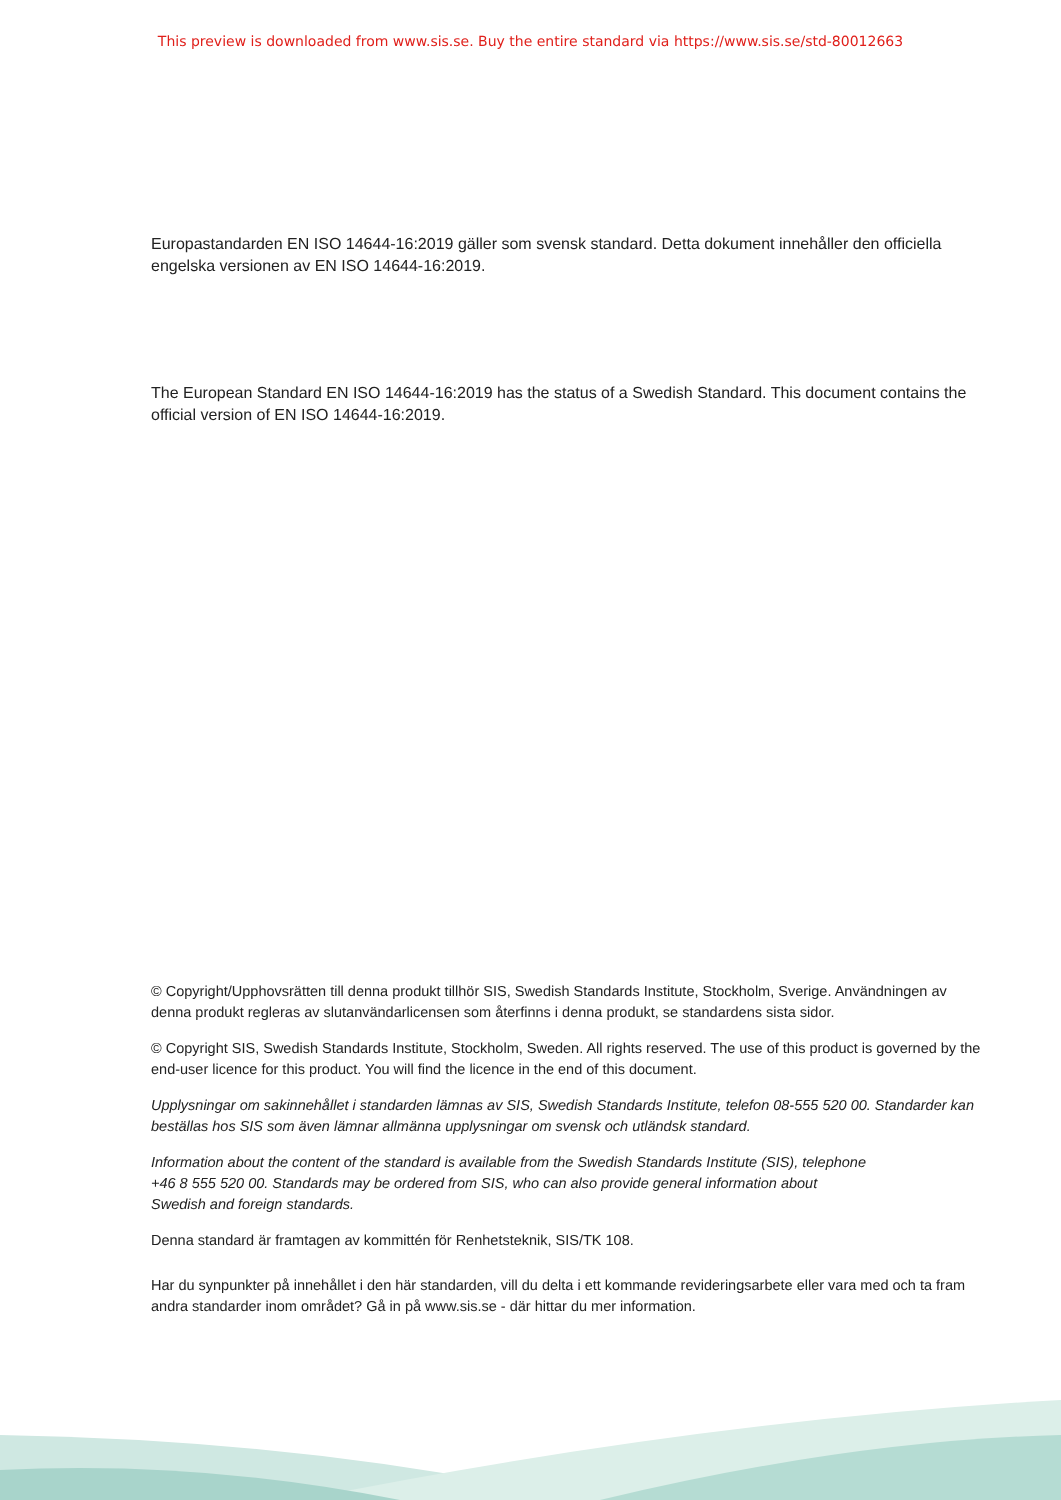This preview is downloaded from www.sis.se. Buy the entire standard via https://www.sis.se/std-80012663
Europastandarden EN ISO 14644-16:2019 gäller som svensk standard. Detta dokument innehåller den officiella engelska versionen av EN ISO 14644-16:2019.
The European Standard EN ISO 14644-16:2019 has the status of a Swedish Standard. This document contains the official version of EN ISO 14644-16:2019.
© Copyright/Upphovsrätten till denna produkt tillhör SIS, Swedish Standards Institute, Stockholm, Sverige. Användningen av denna produkt regleras av slutanvändarlicensen som återfinns i denna produkt, se standardens sista sidor.
© Copyright SIS, Swedish Standards Institute, Stockholm, Sweden. All rights reserved. The use of this product is governed by the end-user licence for this product. You will find the licence in the end of this document.
Upplysningar om sakinnehållet i standarden lämnas av SIS, Swedish Standards Institute, telefon 08-555 520 00. Standarder kan beställas hos SIS som även lämnar allmänna upplysningar om svensk och utländsk standard.
Information about the content of the standard is available from the Swedish Standards Institute (SIS), telephone +46 8 555 520 00. Standards may be ordered from SIS, who can also provide general information about Swedish and foreign standards.
Denna standard är framtagen av kommittén för Renhetsteknik, SIS/TK 108.
Har du synpunkter på innehållet i den här standarden, vill du delta i ett kommande revideringsarbete eller vara med och ta fram andra standarder inom området? Gå in på www.sis.se - där hittar du mer information.